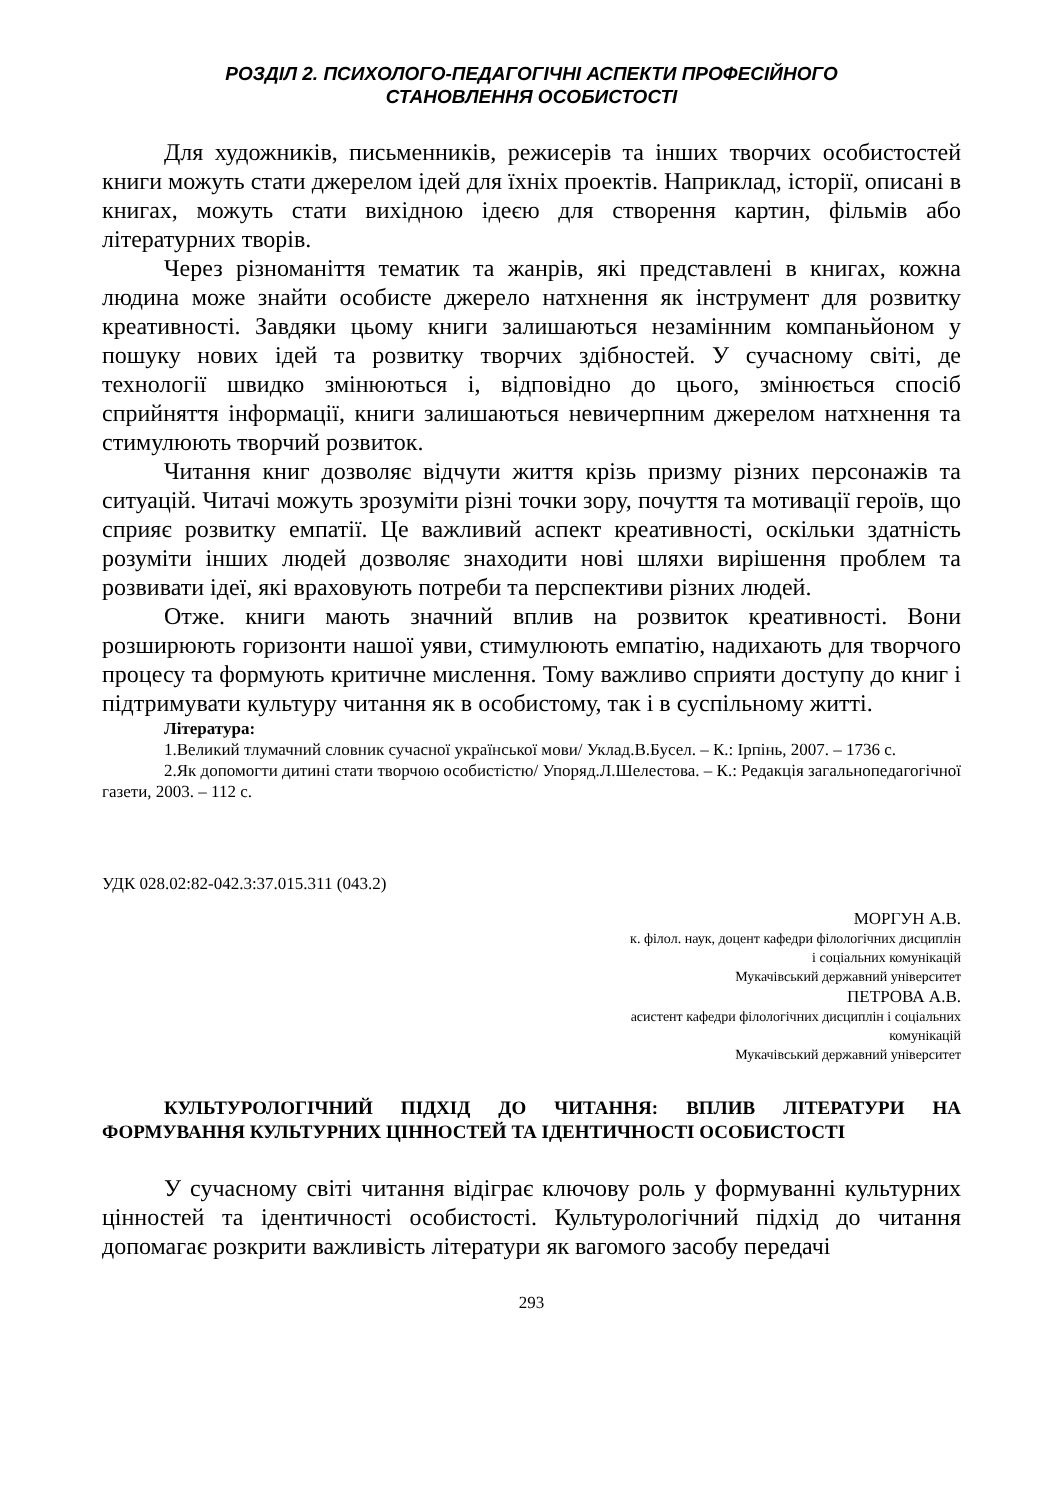РОЗДІЛ 2. ПСИХОЛОГО-ПЕДАГОГІЧНІ АСПЕКТИ ПРОФЕСІЙНОГО
СТАНОВЛЕННЯ ОСОБИСТОСТІ
Для художників, письменників, режисерів та інших творчих особистостей книги можуть стати джерелом ідей для їхніх проектів. Наприклад, історії, описані в книгах, можуть стати вихідною ідеєю для створення картин, фільмів або літературних творів.
Через різноманіття тематик та жанрів, які представлені в книгах, кожна людина може знайти особисте джерело натхнення як інструмент для розвитку креативності. Завдяки цьому книги залишаються незамінним компаньйоном у пошуку нових ідей та розвитку творчих здібностей. У сучасному світі, де технології швидко змінюються і, відповідно до цього, змінюється спосіб сприйняття інформації, книги залишаються невичерпним джерелом натхнення та стимулюють творчий розвиток.
Читання книг дозволяє відчути життя крізь призму різних персонажів та ситуацій. Читачі можуть зрозуміти різні точки зору, почуття та мотивації героїв, що сприяє розвитку емпатії. Це важливий аспект креативності, оскільки здатність розуміти інших людей дозволяє знаходити нові шляхи вирішення проблем та розвивати ідеї, які враховують потреби та перспективи різних людей.
Отже. книги мають значний вплив на розвиток креативності. Вони розширюють горизонти нашої уяви, стимулюють емпатію, надихають для творчого процесу та формують критичне мислення. Тому важливо сприяти доступу до книг і підтримувати культуру читання як в особистому, так і в суспільному житті.
Література:
1.Великий тлумачний словник сучасної української мови/ Уклад.В.Бусел. – К.: Ірпінь, 2007. – 1736 с.
2.Як допомогти дитині стати творчою особистістю/ Упоряд.Л.Шелестова. – К.: Редакція загальнопедагогічної газети, 2003. – 112 с.
УДК 028.02:82-042.3:37.015.311 (043.2)
МОРГУН А.В.
к. філол. наук, доцент кафедри філологічних дисциплін
і соціальних комунікацій
Мукачівський державний університет
ПЕТРОВА А.В.
асистент кафедри філологічних дисциплін і соціальних
комунікацій
Мукачівський державний університет
КУЛЬТУРОЛОГІЧНИЙ ПІДХІД ДО ЧИТАННЯ: ВПЛИВ ЛІТЕРАТУРИ НА ФОРМУВАННЯ КУЛЬТУРНИХ ЦІННОСТЕЙ ТА ІДЕНТИЧНОСТІ ОСОБИСТОСТІ
У сучасному світі читання відіграє ключову роль у формуванні культурних цінностей та ідентичності особистості. Культурологічний підхід до читання допомагає розкрити важливість літератури як вагомого засобу передачі
293